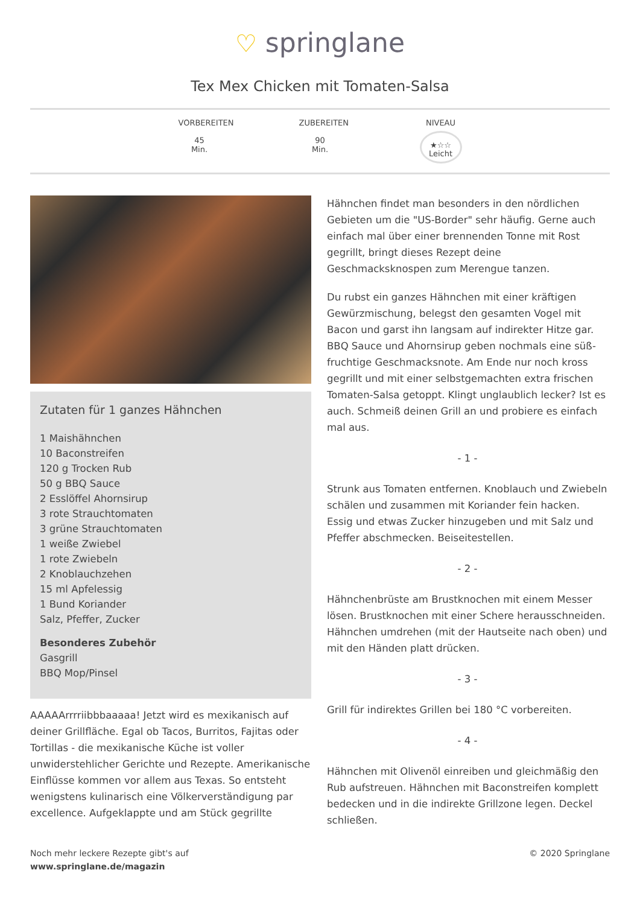♡ springlane
Tex Mex Chicken mit Tomaten-Salsa
VORBEREITEN
45
Min.
ZUBEREITEN
90
Min.
NIVEAU
★☆☆
Leicht
Zutaten für 1 ganzes Hähnchen
1 Maishähnchen
10 Baconstreifen
120 g Trocken Rub
50 g BBQ Sauce
2 Esslöffel Ahornsirup
3 rote Strauchtomaten
3 grüne Strauchtomaten
1 weiße Zwiebel
1 rote Zwiebeln
2 Knoblauchzehen
15 ml Apfelessig
1 Bund Koriander
Salz, Pfeffer, Zucker
Besonderes Zubehör
Gasgrill
BBQ Mop/Pinsel
AAAAArrrriibbbaaaaa! Jetzt wird es mexikanisch auf deiner Grillfläche. Egal ob Tacos, Burritos, Fajitas oder Tortillas - die mexikanische Küche ist voller unwiderstehlicher Gerichte und Rezepte. Amerikanische Einflüsse kommen vor allem aus Texas. So entsteht wenigstens kulinarisch eine Völkerverständigung par excellence. Aufgeklappte und am Stück gegrillte
Hähnchen findet man besonders in den nördlichen Gebieten um die "US-Border" sehr häufig. Gerne auch einfach mal über einer brennenden Tonne mit Rost gegrillt, bringt dieses Rezept deine Geschmacksknospen zum Merengue tanzen.
Du rubst ein ganzes Hähnchen mit einer kräftigen Gewürzmischung, belegst den gesamten Vogel mit Bacon und garst ihn langsam auf indirekter Hitze gar. BBQ Sauce und Ahornsirup geben nochmals eine süß-fruchtige Geschmacksnote. Am Ende nur noch kross gegrillt und mit einer selbstgemachten extra frischen Tomaten-Salsa getoppt. Klingt unglaublich lecker? Ist es auch. Schmeiß deinen Grill an und probiere es einfach mal aus.
- 1 -
Strunk aus Tomaten entfernen. Knoblauch und Zwiebeln schälen und zusammen mit Koriander fein hacken. Essig und etwas Zucker hinzugeben und mit Salz und Pfeffer abschmecken. Beiseitestellen.
- 2 -
Hähnchenbrüste am Brustknochen mit einem Messer lösen. Brustknochen mit einer Schere herausschneiden. Hähnchen umdrehen (mit der Hautseite nach oben) und mit den Händen platt drücken.
- 3 -
Grill für indirektes Grillen bei 180 °C vorbereiten.
- 4 -
Hähnchen mit Olivenöl einreiben und gleichmäßig den Rub aufstreuen. Hähnchen mit Baconstreifen komplett bedecken und in die indirekte Grillzone legen. Deckel schließen.
Noch mehr leckere Rezepte gibt's auf
www.springlane.de/magazin
© 2020 Springlane